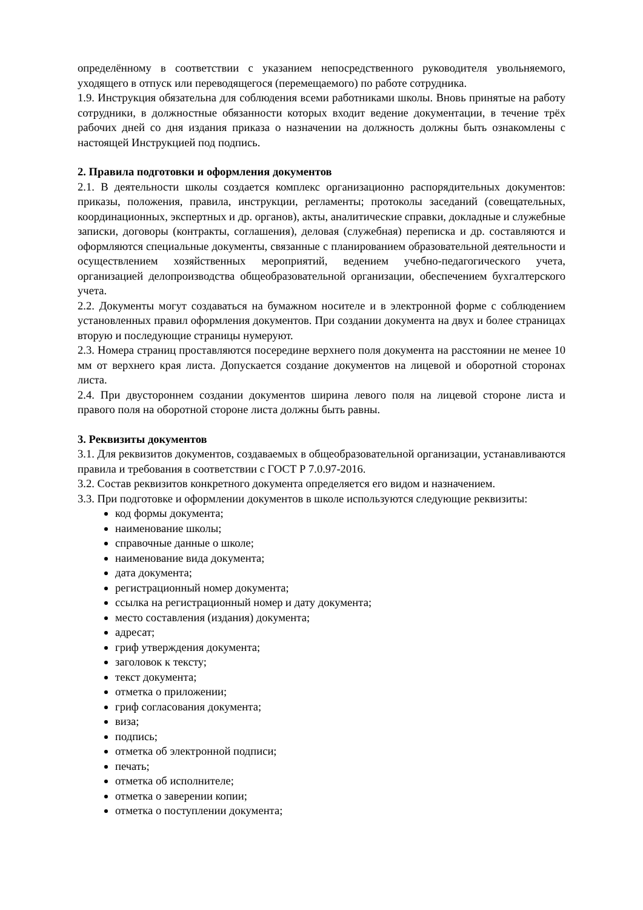определённому в соответствии с указанием непосредственного руководителя увольняемого, уходящего в отпуск или переводящегося (перемещаемого) по работе сотрудника.
1.9. Инструкция обязательна для соблюдения всеми работниками школы. Вновь принятые на работу сотрудники, в должностные обязанности которых входит ведение документации, в течение трёх рабочих дней со дня издания приказа о назначении на должность должны быть ознакомлены с настоящей Инструкцией под подпись.
2. Правила подготовки и оформления документов
2.1. В деятельности школы создается комплекс организационно распорядительных документов: приказы, положения, правила, инструкции, регламенты; протоколы заседаний (совещательных, координационных, экспертных и др. органов), акты, аналитические справки, докладные и служебные записки, договоры (контракты, соглашения), деловая (служебная) переписка и др. составляются и оформляются специальные документы, связанные с планированием образовательной деятельности и осуществлением хозяйственных мероприятий, ведением учебно-педагогического учета, организацией делопроизводства общеобразовательной организации, обеспечением бухгалтерского учета.
2.2. Документы могут создаваться на бумажном носителе и в электронной форме с соблюдением установленных правил оформления документов. При создании документа на двух и более страницах вторую и последующие страницы нумеруют.
2.3. Номера страниц проставляются посередине верхнего поля документа на расстоянии не менее 10 мм от верхнего края листа. Допускается создание документов на лицевой и оборотной сторонах листа.
2.4. При двустороннем создании документов ширина левого поля на лицевой стороне листа и правого поля на оборотной стороне листа должны быть равны.
3. Реквизиты документов
3.1. Для реквизитов документов, создаваемых в общеобразовательной организации, устанавливаются правила и требования в соответствии с ГОСТ Р 7.0.97-2016.
3.2. Состав реквизитов конкретного документа определяется его видом и назначением.
3.3. При подготовке и оформлении документов в школе используются следующие реквизиты:
код формы документа;
наименование школы;
справочные данные о школе;
наименование вида документа;
дата документа;
регистрационный номер документа;
ссылка на регистрационный номер и дату документа;
место составления (издания) документа;
адресат;
гриф утверждения документа;
заголовок к тексту;
текст документа;
отметка о приложении;
гриф согласования документа;
виза;
подпись;
отметка об электронной подписи;
печать;
отметка об исполнителе;
отметка о заверении копии;
отметка о поступлении документа;